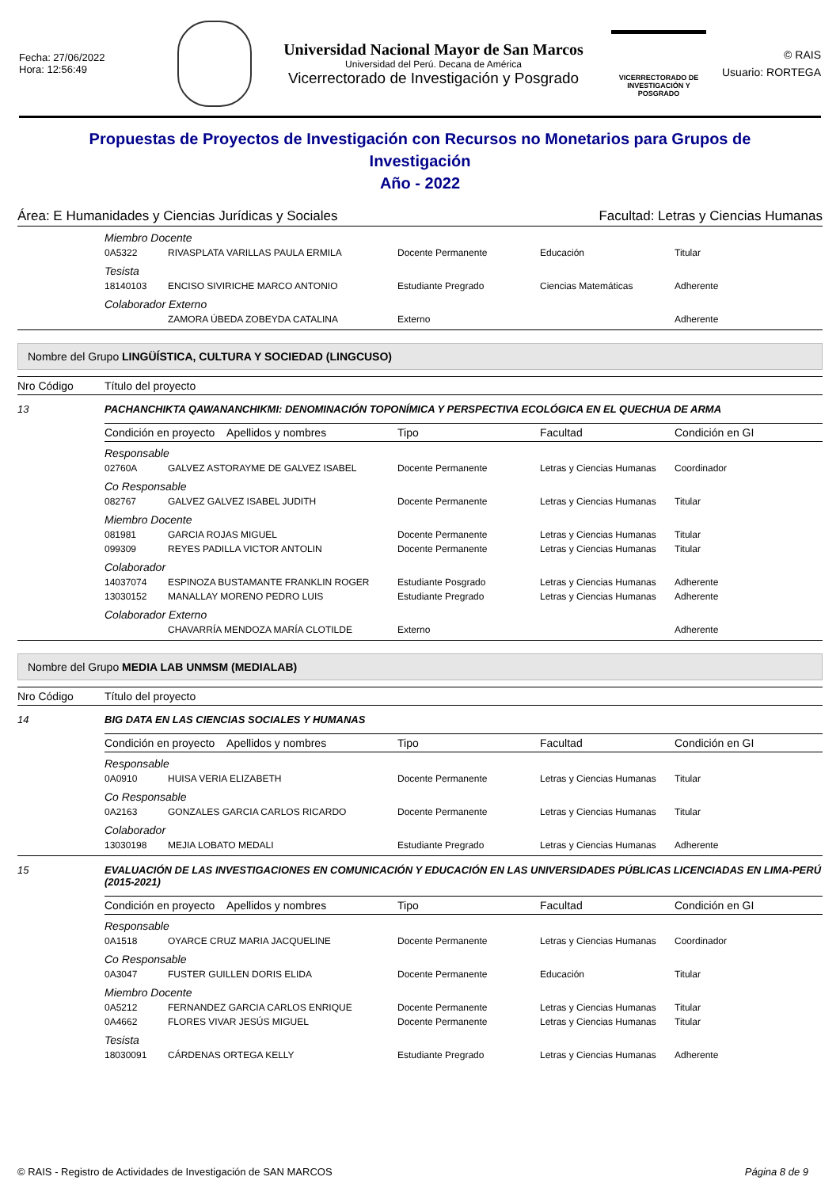Fecha: 27/06/2022
Hora: 12:56:49
Universidad Nacional Mayor de San Marcos
Universidad del Perú. Decana de América
Vicerrectorado de Investigación y Posgrado
VICERRECTORADO DE
INVESTIGACIÓN Y POSGRADO
© RAIS
Usuario: RORTEGA
Propuestas de Proyectos de Investigación con Recursos no Monetarios para Grupos de Investigación
Año - 2022
Área: E Humanidades y Ciencias Jurídicas y Sociales Facultad: Letras y Ciencias Humanas
| | Miembro Docente | | | | |
| | 0A5322 | RIVASPLATA VARILLAS PAULA ERMILA | Docente Permanente | Educación | Titular |
| | Tesista | | | | |
| | 18140103 | ENCISO SIVIRICHE MARCO ANTONIO | Estudiante Pregrado | Ciencias Matemáticas | Adherente |
| | Colaborador Externo | | | | |
| | | ZAMORA ÚBEDA ZOBEYDA CATALINA | Externo | | Adherente |
Nombre del Grupo LINGÜÍSTICA, CULTURA Y SOCIEDAD (LINGCUSO)
| Nro Código | Título del proyecto | | | | |
| --- | --- | --- | --- | --- | --- |
| 13 | PACHANCHIKTA QAWANANCHIKMI: DENOMINACIÓN TOPONÍMICA Y PERSPECTIVA ECOLÓGICA EN EL QUECHUA DE ARMA | | | | |
| | Condición en proyecto Apellidos y nombres | | Tipo | Facultad | Condición en GI |
| | Responsable | | | | |
| | 02760A | GALVEZ ASTORAYME DE GALVEZ ISABEL | Docente Permanente | Letras y Ciencias Humanas | Coordinador |
| | Co Responsable | | | | |
| | 082767 | GALVEZ GALVEZ ISABEL JUDITH | Docente Permanente | Letras y Ciencias Humanas | Titular |
| | Miembro Docente | | | | |
| | 081981 | GARCIA ROJAS MIGUEL | Docente Permanente | Letras y Ciencias Humanas | Titular |
| | 099309 | REYES PADILLA VICTOR ANTOLIN | Docente Permanente | Letras y Ciencias Humanas | Titular |
| | Colaborador | | | | |
| | 14037074 | ESPINOZA BUSTAMANTE FRANKLIN ROGER | Estudiante Posgrado | Letras y Ciencias Humanas | Adherente |
| | 13030152 | MANALLAY MORENO PEDRO LUIS | Estudiante Pregrado | Letras y Ciencias Humanas | Adherente |
| | Colaborador Externo | | | | |
| | | CHAVARRÍA MENDOZA MARÍA CLOTILDE | Externo | | Adherente |
Nombre del Grupo MEDIA LAB UNMSM (MEDIALAB)
| Nro Código | Título del proyecto | | | | |
| --- | --- | --- | --- | --- | --- |
| 14 | BIG DATA EN LAS CIENCIAS SOCIALES Y HUMANAS | | | | |
| | Condición en proyecto Apellidos y nombres | | Tipo | Facultad | Condición en GI |
| | Responsable | | | | |
| | 0A0910 | HUISA VERIA ELIZABETH | Docente Permanente | Letras y Ciencias Humanas | Titular |
| | Co Responsable | | | | |
| | 0A2163 | GONZALES GARCIA CARLOS RICARDO | Docente Permanente | Letras y Ciencias Humanas | Titular |
| | Colaborador | | | | |
| | 13030198 | MEJIA LOBATO MEDALI | Estudiante Pregrado | Letras y Ciencias Humanas | Adherente |
| 15 | EVALUACIÓN DE LAS INVESTIGACIONES EN COMUNICACIÓN Y EDUCACIÓN EN LAS UNIVERSIDADES PÚBLICAS LICENCIADAS EN LIMA-PERÚ (2015-2021) | | | | |
| | Condición en proyecto Apellidos y nombres | | Tipo | Facultad | Condición en GI |
| | Responsable | | | | |
| | 0A1518 | OYARCE CRUZ MARIA JACQUELINE | Docente Permanente | Letras y Ciencias Humanas | Coordinador |
| | Co Responsable | | | | |
| | 0A3047 | FUSTER GUILLEN DORIS ELIDA | Docente Permanente | Educación | Titular |
| | Miembro Docente | | | | |
| | 0A5212 | FERNANDEZ GARCIA CARLOS ENRIQUE | Docente Permanente | Letras y Ciencias Humanas | Titular |
| | 0A4662 | FLORES VIVAR JESÚS MIGUEL | Docente Permanente | Letras y Ciencias Humanas | Titular |
| | Tesista | | | | |
| | 18030091 | CÁRDENAS ORTEGA KELLY | Estudiante Pregrado | Letras y Ciencias Humanas | Adherente |
© RAIS - Registro de Actividades de Investigación de SAN MARCOS Página 8 de 9